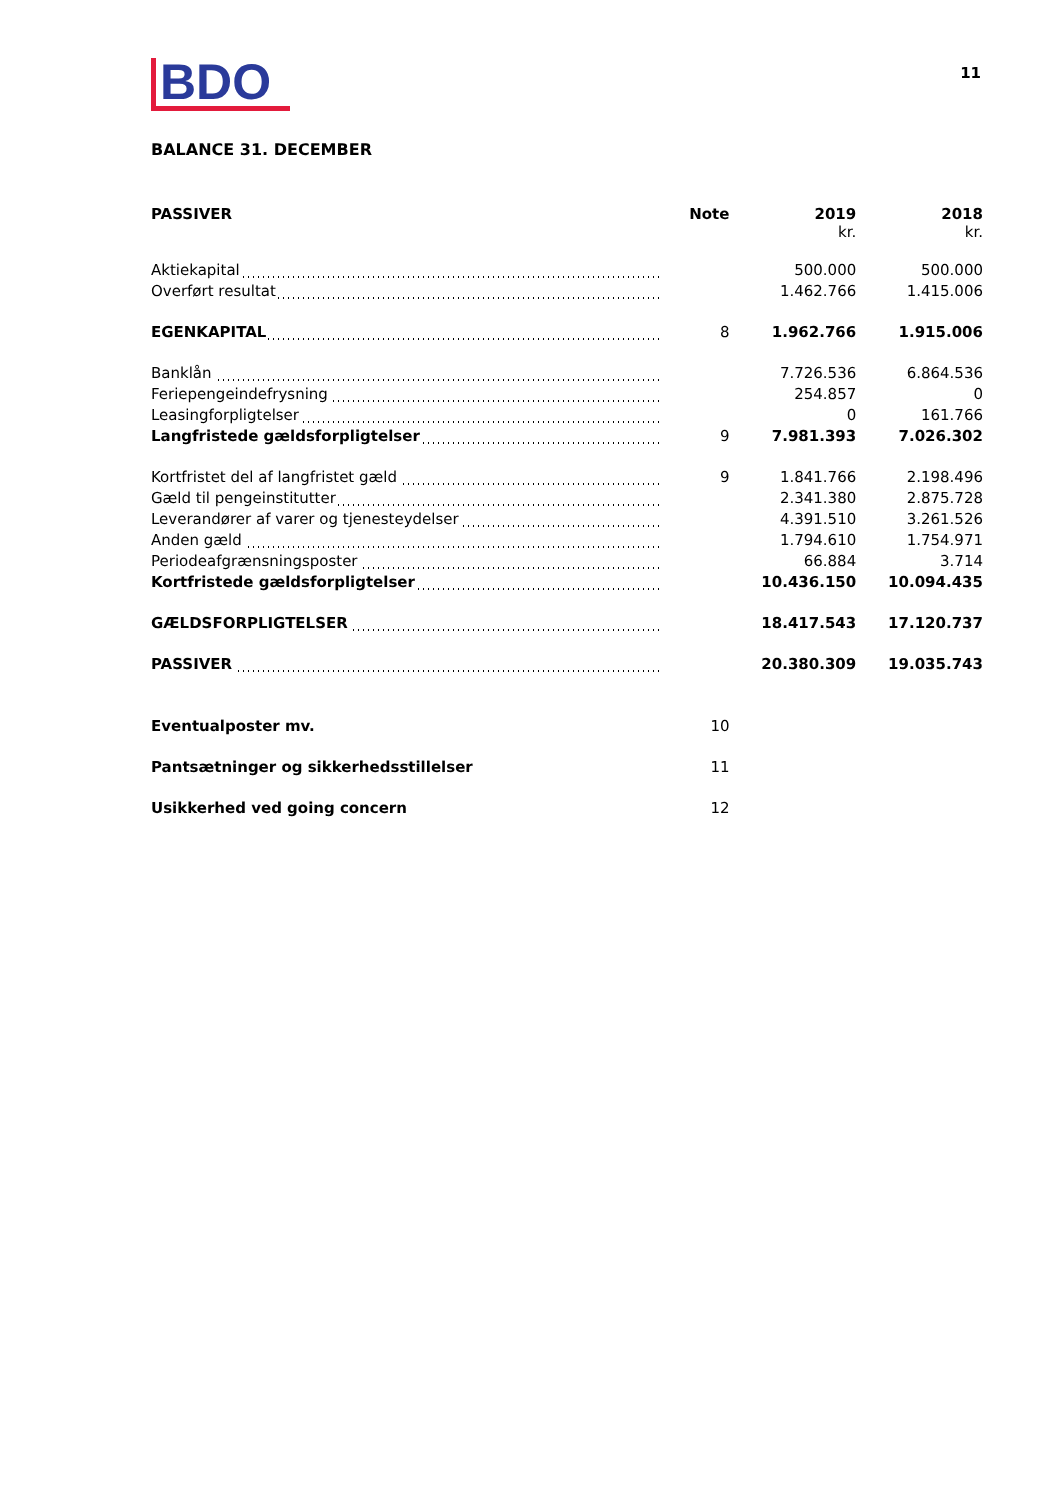BDO
11
BALANCE 31. DECEMBER
| PASSIVER | Note | 2019 kr. | 2018 kr. |
| --- | --- | --- | --- |
| Aktiekapital | | 500.000 | 500.000 |
| Overført resultat | | 1.462.766 | 1.415.006 |
| EGENKAPITAL | 8 | 1.962.766 | 1.915.006 |
| Banklån | | 7.726.536 | 6.864.536 |
| Feriepengeindefrysning | | 254.857 | 0 |
| Leasingforpligtelser | | 0 | 161.766 |
| Langfristede gældsforpligtelser | 9 | 7.981.393 | 7.026.302 |
| Kortfristet del af langfristet gæld | 9 | 1.841.766 | 2.198.496 |
| Gæld til pengeinstitutter | | 2.341.380 | 2.875.728 |
| Leverandører af varer og tjenesteydelser | | 4.391.510 | 3.261.526 |
| Anden gæld | | 1.794.610 | 1.754.971 |
| Periodeafgrænsningsposter | | 66.884 | 3.714 |
| Kortfristede gældsforpligtelser | | 10.436.150 | 10.094.435 |
| GÆLDSFORPLIGTELSER | | 18.417.543 | 17.120.737 |
| PASSIVER | | 20.380.309 | 19.035.743 |
| Eventualposter mv. | 10 | | |
| Pantsætninger og sikkerhedsstillelser | 11 | | |
| Usikkerhed ved going concern | 12 | | |